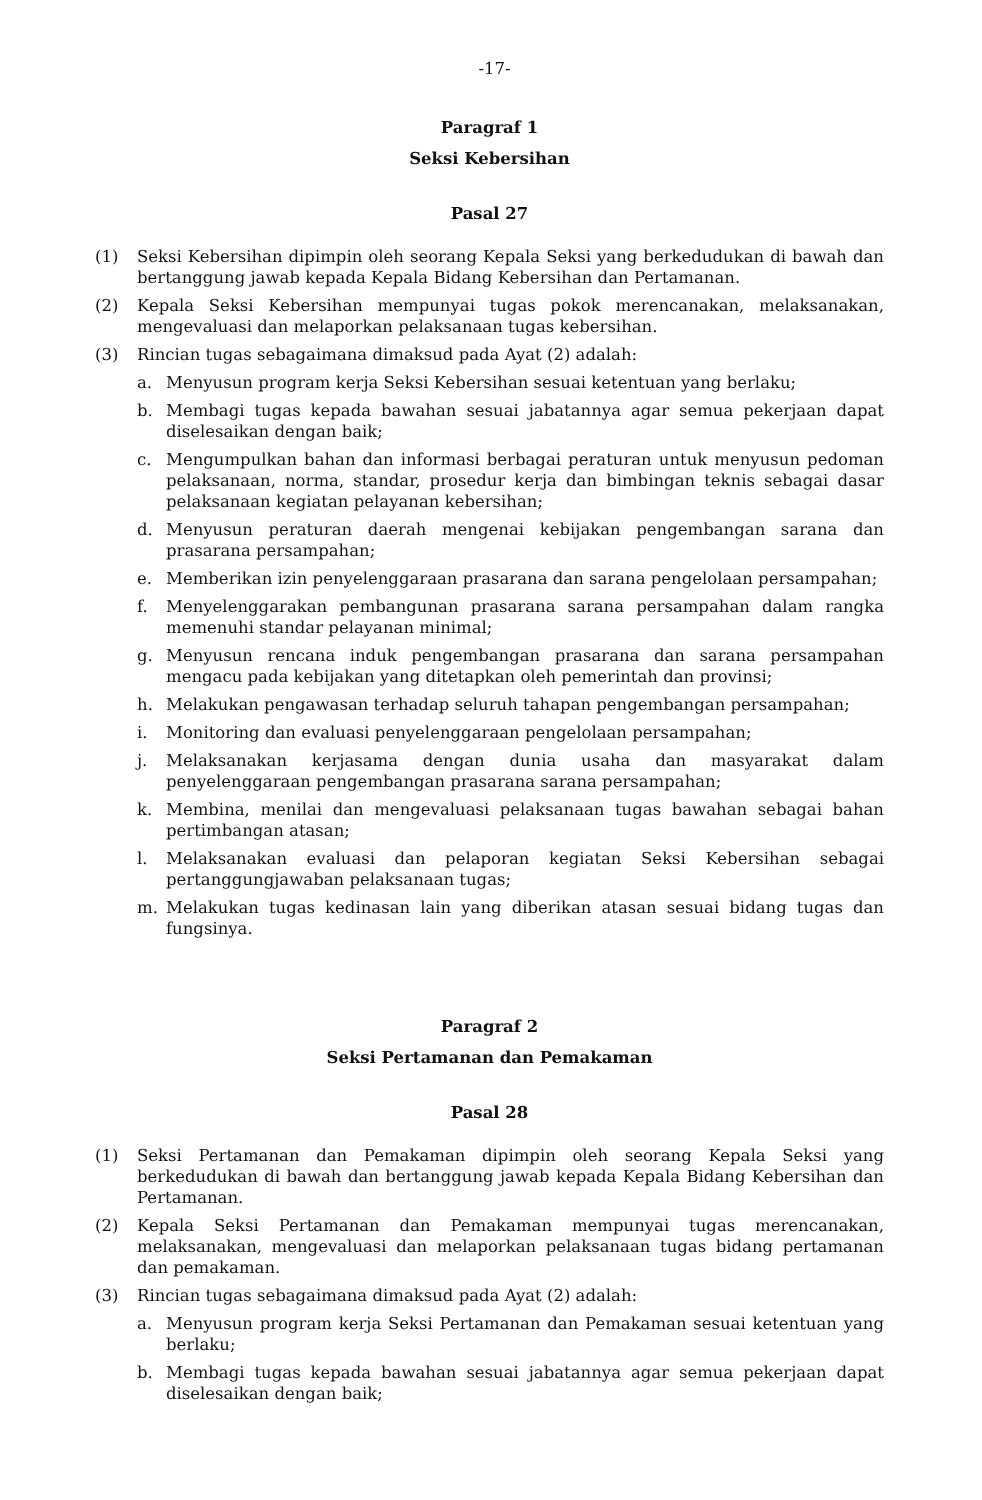-17-
Paragraf 1
Seksi Kebersihan
Pasal 27
(1) Seksi Kebersihan dipimpin oleh seorang Kepala Seksi yang berkedudukan di bawah dan bertanggung jawab kepada Kepala Bidang Kebersihan dan Pertamanan.
(2) Kepala Seksi Kebersihan mempunyai tugas pokok merencanakan, melaksanakan, mengevaluasi dan melaporkan pelaksanaan tugas kebersihan.
(3) Rincian tugas sebagaimana dimaksud pada Ayat (2) adalah:
a. Menyusun program kerja Seksi Kebersihan sesuai ketentuan yang berlaku;
b. Membagi tugas kepada bawahan sesuai jabatannya agar semua pekerjaan dapat diselesaikan dengan baik;
c. Mengumpulkan bahan dan informasi berbagai peraturan untuk menyusun pedoman pelaksanaan, norma, standar, prosedur kerja dan bimbingan teknis sebagai dasar pelaksanaan kegiatan pelayanan kebersihan;
d. Menyusun peraturan daerah mengenai kebijakan pengembangan sarana dan prasarana persampahan;
e. Memberikan izin penyelenggaraan prasarana dan sarana pengelolaan persampahan;
f. Menyelenggarakan pembangunan prasarana sarana persampahan dalam rangka memenuhi standar pelayanan minimal;
g. Menyusun rencana induk pengembangan prasarana dan sarana persampahan mengacu pada kebijakan yang ditetapkan oleh pemerintah dan provinsi;
h. Melakukan pengawasan terhadap seluruh tahapan pengembangan persampahan;
i. Monitoring dan evaluasi penyelenggaraan pengelolaan persampahan;
j. Melaksanakan kerjasama dengan dunia usaha dan masyarakat dalam penyelenggaraan pengembangan prasarana sarana persampahan;
k. Membina, menilai dan mengevaluasi pelaksanaan tugas bawahan sebagai bahan pertimbangan atasan;
l. Melaksanakan evaluasi dan pelaporan kegiatan Seksi Kebersihan sebagai pertanggungjawaban pelaksanaan tugas;
m. Melakukan tugas kedinasan lain yang diberikan atasan sesuai bidang tugas dan fungsinya.
Paragraf 2
Seksi Pertamanan dan Pemakaman
Pasal 28
(1) Seksi Pertamanan dan Pemakaman dipimpin oleh seorang Kepala Seksi yang berkedudukan di bawah dan bertanggung jawab kepada Kepala Bidang Kebersihan dan Pertamanan.
(2) Kepala Seksi Pertamanan dan Pemakaman mempunyai tugas merencanakan, melaksanakan, mengevaluasi dan melaporkan pelaksanaan tugas bidang pertamanan dan pemakaman.
(3) Rincian tugas sebagaimana dimaksud pada Ayat (2) adalah:
a. Menyusun program kerja Seksi Pertamanan dan Pemakaman sesuai ketentuan yang berlaku;
b. Membagi tugas kepada bawahan sesuai jabatannya agar semua pekerjaan dapat diselesaikan dengan baik;